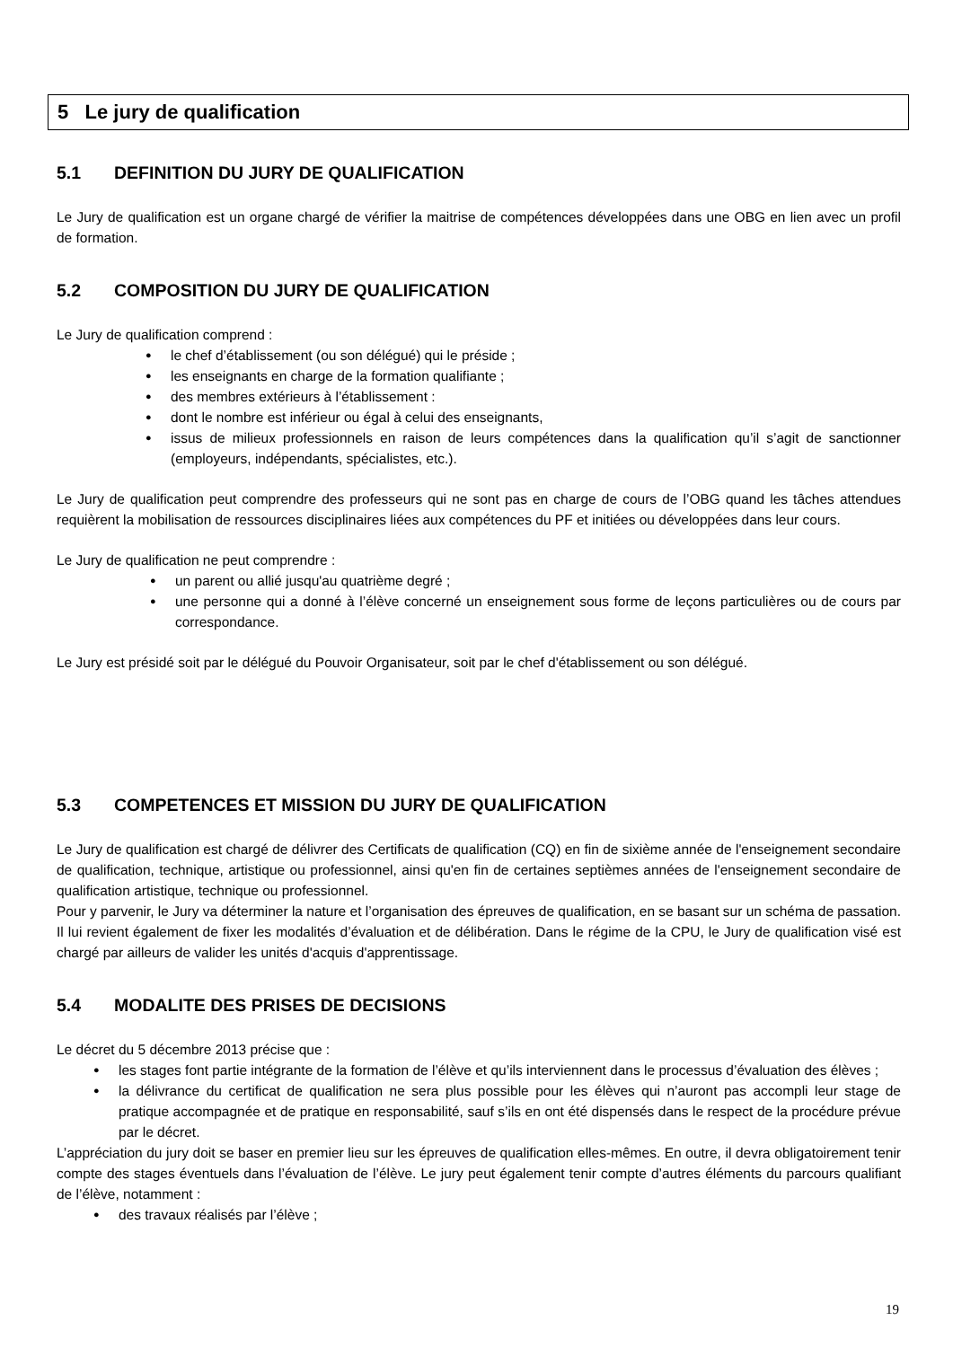5 Le jury de qualification
5.1 DEFINITION DU JURY DE QUALIFICATION
Le Jury de qualification est un organe chargé de vérifier la maitrise de compétences développées dans une OBG en lien avec un profil de formation.
5.2 COMPOSITION DU JURY DE QUALIFICATION
Le Jury de qualification comprend :
● le chef d’établissement (ou son délégué) qui le préside ;
● les enseignants en charge de la formation qualifiante ;
● des membres extérieurs à l’établissement :
● dont le nombre est inférieur ou égal à celui des enseignants,
● issus de milieux professionnels en raison de leurs compétences dans la qualification qu’il s’agit de sanctionner (employeurs, indépendants, spécialistes, etc.).
Le Jury de qualification peut comprendre des professeurs qui ne sont pas en charge de cours de l’OBG quand les tâches attendues requièrent la mobilisation de ressources disciplinaires liées aux compétences du PF et initiées ou développées dans leur cours.
Le Jury de qualification ne peut comprendre :
● un parent ou allié jusqu'au quatrième degré ;
● une personne qui a donné à l’élève concerné un enseignement sous forme de leçons particulières ou de cours par correspondance.
Le Jury est présidé soit par le délégué du Pouvoir Organisateur, soit par le chef d'établissement ou son délégué.
5.3 COMPETENCES ET MISSION DU JURY DE QUALIFICATION
Le Jury de qualification est chargé de délivrer des Certificats de qualification (CQ) en fin de sixième année de l'enseignement secondaire de qualification, technique, artistique ou professionnel, ainsi qu'en fin de certaines septièmes années de l'enseignement secondaire de qualification artistique, technique ou professionnel.
Pour y parvenir, le Jury va déterminer la nature et l’organisation des épreuves de qualification, en se basant sur un schéma de passation. Il lui revient également de fixer les modalités d’évaluation et de délibération. Dans le régime de la CPU, le Jury de qualification visé est chargé par ailleurs de valider les unités d'acquis d'apprentissage.
5.4 MODALITE DES PRISES DE DECISIONS
Le décret du 5 décembre 2013 précise que :
● les stages font partie intégrante de la formation de l’élève et qu’ils interviennent dans le processus d’évaluation des élèves ;
● la délivrance du certificat de qualification ne sera plus possible pour les élèves qui n’auront pas accompli leur stage de pratique accompagnée et de pratique en responsabilité, sauf s’ils en ont été dispensés dans le respect de la procédure prévue par le décret.
L’appréciation du jury doit se baser en premier lieu sur les épreuves de qualification elles-mêmes. En outre, il devra obligatoirement tenir compte des stages éventuels dans l’évaluation de l’élève. Le jury peut également tenir compte d’autres éléments du parcours qualifiant de l’élève, notamment :
● des travaux réalisés par l’élève ;
19